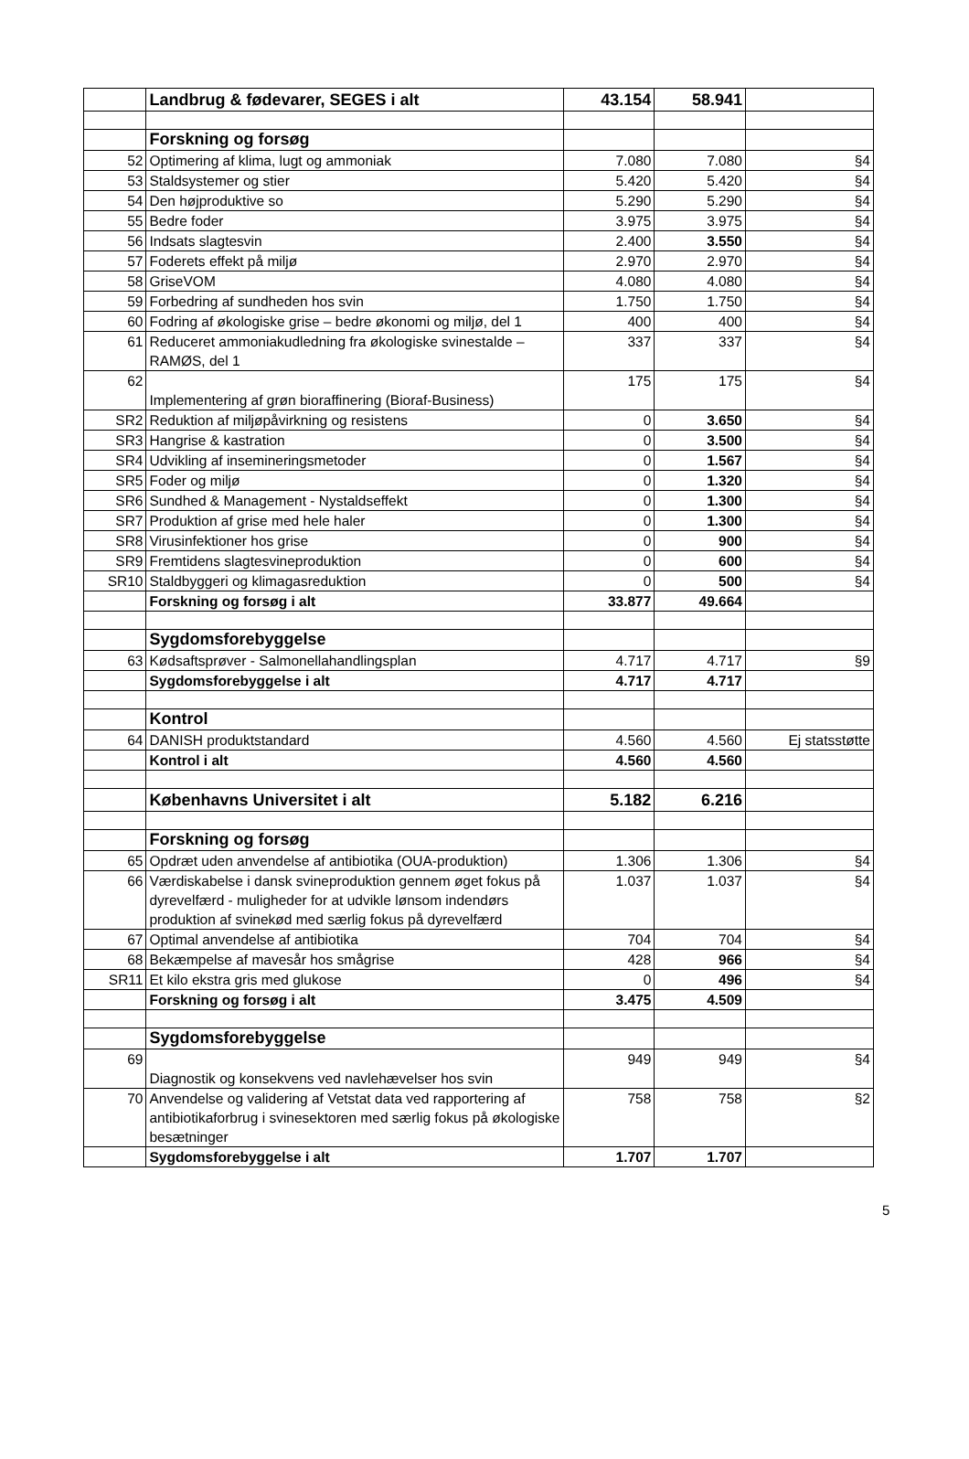| | Landbrug & fødevarer, SEGES i alt | 43.154 | 58.941 | |
| | Forskning og forsøg | | | |
| 52 | Optimering af klima, lugt og ammoniak | 7.080 | 7.080 | §4 |
| 53 | Staldsystemer og stier | 5.420 | 5.420 | §4 |
| 54 | Den højproduktive so | 5.290 | 5.290 | §4 |
| 55 | Bedre foder | 3.975 | 3.975 | §4 |
| 56 | Indsats slagtesvin | 2.400 | 3.550 | §4 |
| 57 | Foderets effekt på miljø | 2.970 | 2.970 | §4 |
| 58 | GriseVOM | 4.080 | 4.080 | §4 |
| 59 | Forbedring af sundheden hos svin | 1.750 | 1.750 | §4 |
| 60 | Fodring af økologiske grise – bedre økonomi og miljø, del 1 | 400 | 400 | §4 |
| 61 | Reduceret ammoniakudledning fra økologiske svinestalde – RAMØS, del 1 | 337 | 337 | §4 |
| 62 | Implementering af grøn bioraffinering (Bioraf-Business) | 175 | 175 | §4 |
| SR2 | Reduktion af miljøpåvirkning og resistens | 0 | 3.650 | §4 |
| SR3 | Hangrise & kastration | 0 | 3.500 | §4 |
| SR4 | Udvikling af insemineringsmetoder | 0 | 1.567 | §4 |
| SR5 | Foder og miljø | 0 | 1.320 | §4 |
| SR6 | Sundhed & Management - Nystaldseffekt | 0 | 1.300 | §4 |
| SR7 | Produktion af grise med hele haler | 0 | 1.300 | §4 |
| SR8 | Virusinfektioner hos grise | 0 | 900 | §4 |
| SR9 | Fremtidens slagtesvineproduktion | 0 | 600 | §4 |
| SR10 | Staldbyggeri og klimagasreduktion | 0 | 500 | §4 |
| | Forskning og forsøg i alt | 33.877 | 49.664 | |
| | Sygdomsforebyggelse | | | |
| 63 | Kødsaftsprøver - Salmonellahandlingsplan | 4.717 | 4.717 | §9 |
| | Sygdomsforebyggelse i alt | 4.717 | 4.717 | |
| | Kontrol | | | |
| 64 | DANISH produktstandard | 4.560 | 4.560 | Ej statsstøtte |
| | Kontrol i alt | 4.560 | 4.560 | |
| | Københavns Universitet i alt | 5.182 | 6.216 | |
| | Forskning og forsøg | | | |
| 65 | Opdræt uden anvendelse af antibiotika (OUA-produktion) | 1.306 | 1.306 | §4 |
| 66 | Værdiskabelse i dansk svineproduktion gennem øget fokus på dyrevelfærd - muligheder for at udvikle lønsom indendørs produktion af svinekød med særlig fokus på dyrevelfærd | 1.037 | 1.037 | §4 |
| 67 | Optimal anvendelse af antibiotika | 704 | 704 | §4 |
| 68 | Bekæmpelse af mavesår hos smågrise | 428 | 966 | §4 |
| SR11 | Et kilo ekstra gris med glukose | 0 | 496 | §4 |
| | Forskning og forsøg i alt | 3.475 | 4.509 | |
| | Sygdomsforebyggelse | | | |
| 69 | Diagnostik og konsekvens ved navlehævelser hos svin | 949 | 949 | §4 |
| 70 | Anvendelse og validering af Vetstat data ved rapportering af antibiotikaforbrug i svinesektoren med særlig fokus på økologiske besætninger | 758 | 758 | §2 |
| | Sygdomsforebyggelse i alt | 1.707 | 1.707 | |
5